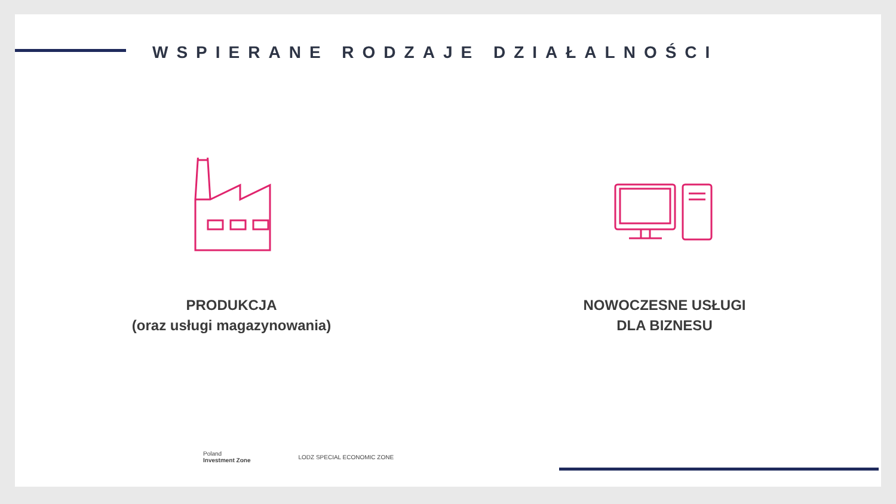WSPIERANE RODZAJE DZIAŁALNOŚCI
PRODUKCJA
(oraz usługi magazynowania)
NOWOCZESNE USŁUGI
DLA BIZNESU
Poland
Investment Zone
LODZ SPECIAL ECONOMIC ZONE